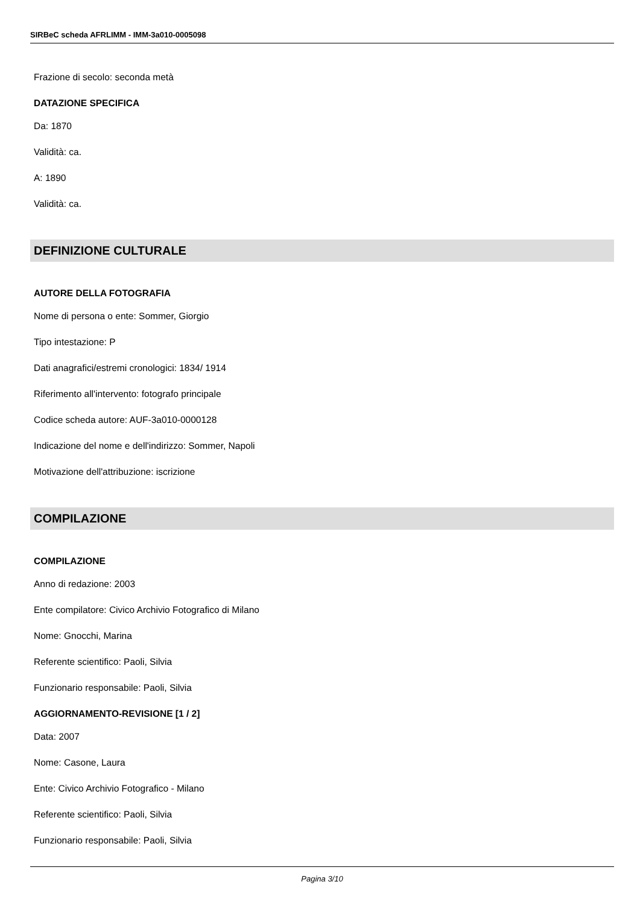SIRBeC scheda AFRLIMM - IMM-3a010-0005098
Frazione di secolo: seconda metà
DATAZIONE SPECIFICA
Da: 1870
Validità: ca.
A: 1890
Validità: ca.
DEFINIZIONE CULTURALE
AUTORE DELLA FOTOGRAFIA
Nome di persona o ente: Sommer, Giorgio
Tipo intestazione: P
Dati anagrafici/estremi cronologici: 1834/ 1914
Riferimento all'intervento: fotografo principale
Codice scheda autore: AUF-3a010-0000128
Indicazione del nome e dell'indirizzo: Sommer, Napoli
Motivazione dell'attribuzione: iscrizione
COMPILAZIONE
COMPILAZIONE
Anno di redazione: 2003
Ente compilatore: Civico Archivio Fotografico di Milano
Nome: Gnocchi, Marina
Referente scientifico: Paoli, Silvia
Funzionario responsabile: Paoli, Silvia
AGGIORNAMENTO-REVISIONE [1 / 2]
Data: 2007
Nome: Casone, Laura
Ente: Civico Archivio Fotografico - Milano
Referente scientifico: Paoli, Silvia
Funzionario responsabile: Paoli, Silvia
Pagina 3/10